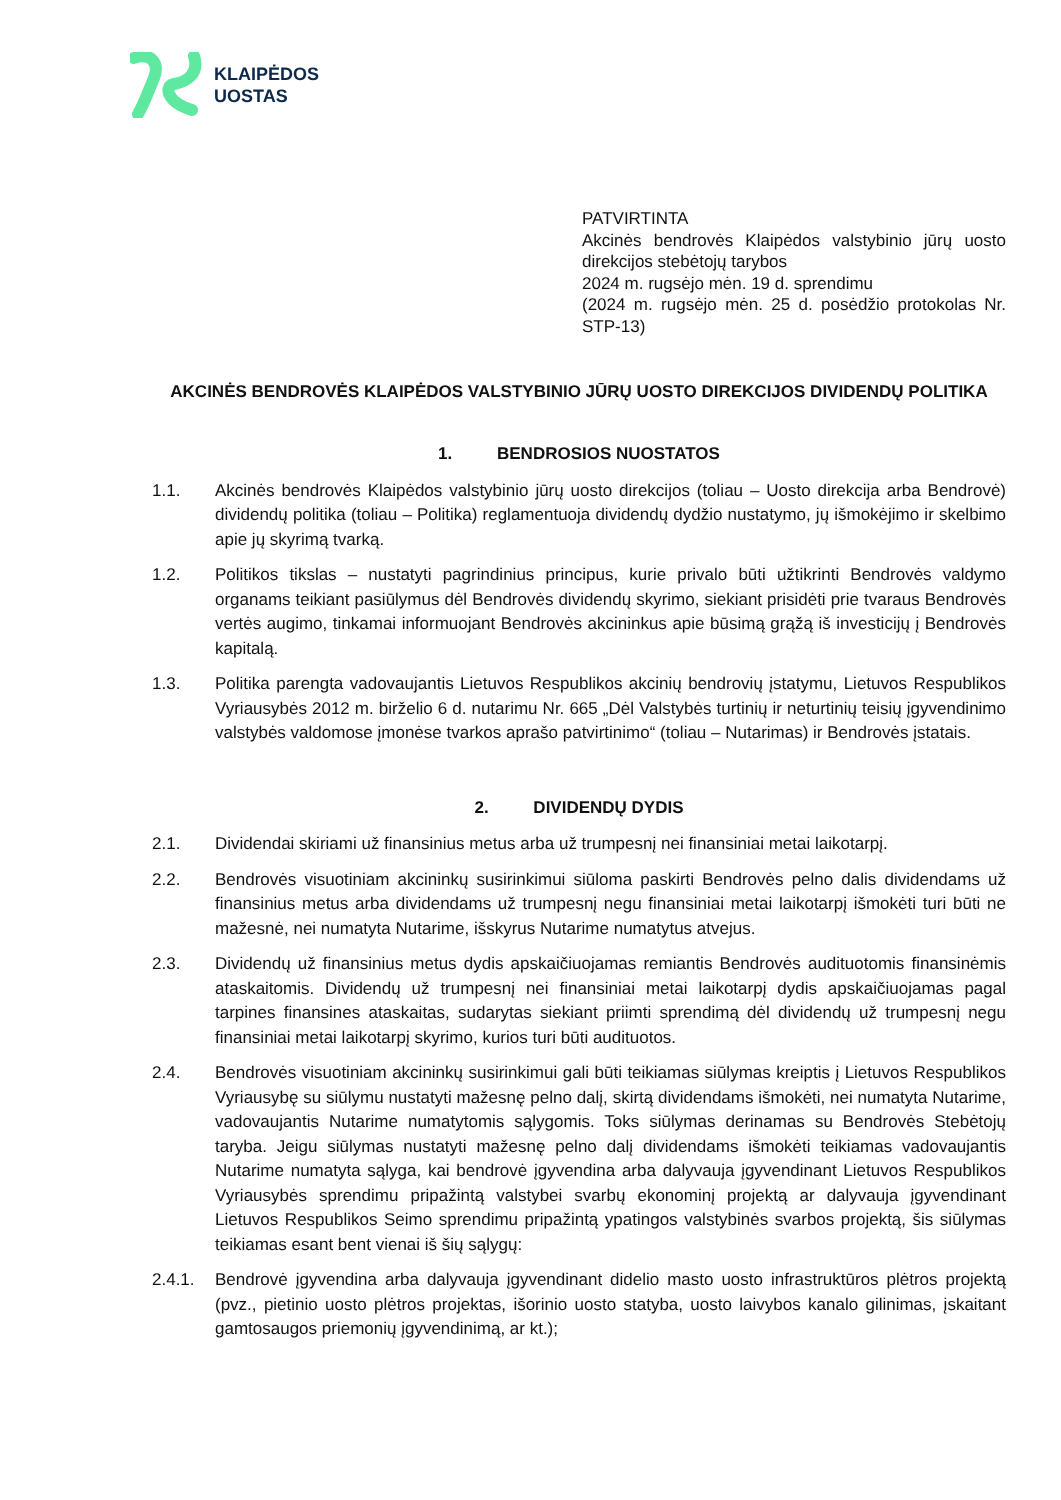KLAIPĖDOS
UOSTAS
PATVIRTINTA
Akcinės bendrovės Klaipėdos valstybinio jūrų uosto direkcijos stebėtojų tarybos
2024 m. rugsėjo mėn. 19 d. sprendimu
(2024 m. rugsėjo mėn. 25 d. posėdžio protokolas Nr. STP-13)
AKCINĖS BENDROVĖS KLAIPĖDOS VALSTYBINIO JŪRŲ UOSTO DIREKCIJOS DIVIDENDŲ POLITIKA
1. BENDROSIOS NUOSTATOS
1.1. Akcinės bendrovės Klaipėdos valstybinio jūrų uosto direkcijos (toliau – Uosto direkcija arba Bendrovė) dividendų politika (toliau – Politika) reglamentuoja dividendų dydžio nustatymo, jų išmokėjimo ir skelbimo apie jų skyrimą tvarką.
1.2. Politikos tikslas – nustatyti pagrindinius principus, kurie privalo būti užtikrinti Bendrovės valdymo organams teikiant pasiūlymus dėl Bendrovės dividendų skyrimo, siekiant prisidėti prie tvaraus Bendrovės vertės augimo, tinkamai informuojant Bendrovės akcininkus apie būsimą grąžą iš investicijų į Bendrovės kapitalą.
1.3. Politika parengta vadovaujantis Lietuvos Respublikos akcinių bendrovių įstatymu, Lietuvos Respublikos Vyriausybės 2012 m. birželio 6 d. nutarimu Nr. 665 „Dėl Valstybės turtinių ir neturtinių teisių įgyvendinimo valstybės valdomose įmonėse tvarkos aprašo patvirtinimo“ (toliau – Nutarimas) ir Bendrovės įstatais.
2. DIVIDENDŲ DYDIS
2.1. Dividendai skiriami už finansinius metus arba už trumpesnį nei finansiniai metai laikotarpį.
2.2. Bendrovės visuotiniam akcininkų susirinkimui siūloma paskirti Bendrovės pelno dalis dividendams už finansinius metus arba dividendams už trumpesnį negu finansiniai metai laikotarpį išmokėti turi būti ne mažesnė, nei numatyta Nutarime, išskyrus Nutarime numatytus atvejus.
2.3. Dividendų už finansinius metus dydis apskaičiuojamas remiantis Bendrovės audituotomis finansinėmis ataskaitomis. Dividendų už trumpesnį nei finansiniai metai laikotarpį dydis apskaičiuojamas pagal tarpines finansines ataskaitas, sudarytas siekiant priimti sprendimą dėl dividendų už trumpesnį negu finansiniai metai laikotarpį skyrimo, kurios turi būti audituotos.
2.4. Bendrovės visuotiniam akcininkų susirinkimui gali būti teikiamas siūlymas kreiptis į Lietuvos Respublikos Vyriausybę su siūlymu nustatyti mažesnę pelno dalį, skirtą dividendams išmokėti, nei numatyta Nutarime, vadovaujantis Nutarime numatytomis sąlygomis. Toks siūlymas derinamas su Bendrovės Stebėtojų taryba. Jeigu siūlymas nustatyti mažesnę pelno dalį dividendams išmokėti teikiamas vadovaujantis Nutarime numatyta sąlyga, kai bendrovė įgyvendina arba dalyvauja įgyvendinant Lietuvos Respublikos Vyriausybės sprendimu pripažintą valstybei svarbų ekonominį projektą ar dalyvauja įgyvendinant Lietuvos Respublikos Seimo sprendimu pripažintą ypatingos valstybinės svarbos projektą, šis siūlymas teikiamas esant bent vienai iš šių sąlygų:
2.4.1. Bendrovė įgyvendina arba dalyvauja įgyvendinant didelio masto uosto infrastruktūros plėtros projektą (pvz., pietinio uosto plėtros projektas, išorinio uosto statyba, uosto laivybos kanalo gilinimas, įskaitant gamtosaugos priemonių įgyvendinimą, ar kt.);